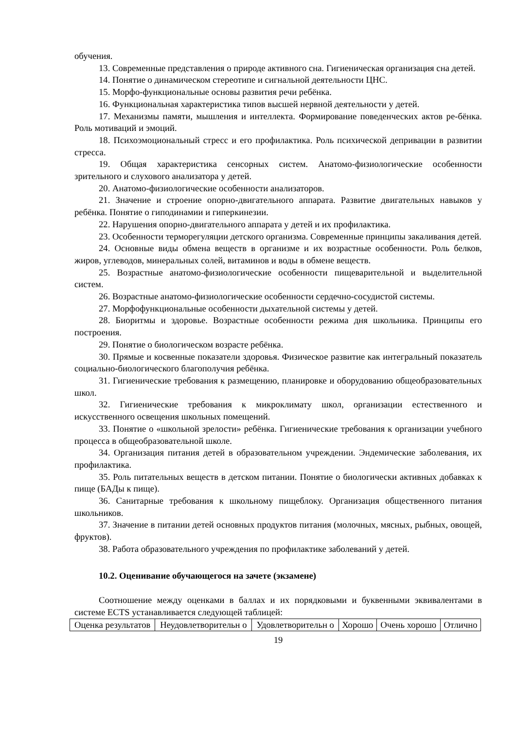обучения.
13. Современные представления о природе активного сна. Гигиеническая организация сна детей.
14. Понятие о динамическом стереотипе и сигнальной деятельности ЦНС.
15. Морфо-функциональные основы развития речи ребёнка.
16. Функциональная характеристика типов высшей нервной деятельности у детей.
17. Механизмы памяти, мышления и интеллекта. Формирование поведенческих актов ре-бёнка. Роль мотиваций и эмоций.
18. Психоэмоциональный стресс и его профилактика. Роль психической депривации в развитии стресса.
19. Общая характеристика сенсорных систем. Анатомо-физиологические особенности зрительного и слухового анализатора у детей.
20. Анатомо-физиологические особенности анализаторов.
21. Значение и строение опорно-двигательного аппарата. Развитие двигательных навыков у ребёнка. Понятие о гиподинамии и гиперкинезии.
22. Нарушения опорно-двигательного аппарата у детей и их профилактика.
23. Особенности терморегуляции детского организма. Современные принципы закаливания детей.
24. Основные виды обмена веществ в организме и их возрастные особенности. Роль белков, жиров, углеводов, минеральных солей, витаминов и воды в обмене веществ.
25. Возрастные анатомо-физиологические особенности пищеварительной и выделительной систем.
26. Возрастные анатомо-физиологические особенности сердечно-сосудистой системы.
27. Морфофункциональные особенности дыхательной системы у детей.
28. Биоритмы и здоровье. Возрастные особенности режима дня школьника. Принципы его построения.
29. Понятие о биологическом возрасте ребёнка.
30. Прямые и косвенные показатели здоровья. Физическое развитие как интегральный показатель социально-биологического благополучия ребёнка.
31. Гигиенические требования к размещению, планировке и оборудованию общеобразовательных школ.
32. Гигиенические требования к микроклимату школ, организации естественного и искусственного освещения школьных помещений.
33. Понятие о «школьной зрелости» ребёнка. Гигиенические требования к организации учебного процесса в общеобразовательной школе.
34. Организация питания детей в образовательном учреждении. Эндемические заболевания, их профилактика.
35. Роль питательных веществ в детском питании. Понятие о биологически активных добавках к пище (БАДы к пище).
36. Санитарные требования к школьному пищеблоку. Организация общественного питания школьников.
37. Значение в питании детей основных продуктов питания (молочных, мясных, рыбных, овощей, фруктов).
38. Работа образовательного учреждения по профилактике заболеваний у детей.
10.2. Оценивание обучающегося на зачете (экзамене)
Соотношение между оценками в баллах и их порядковыми и буквенными эквивалентами в системе ECTS устанавливается следующей таблицей:
| Оценка результатов | Неудовлетворительн о | Удовлетворительн о | Хорошо | Очень хорошо | Отлично |
19